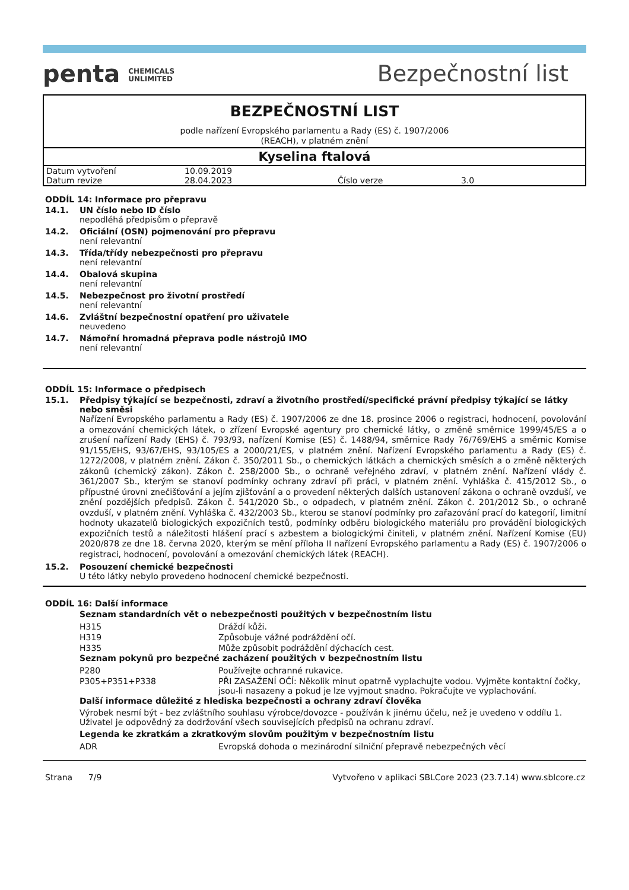penta CHEMICALS
UNLIMITED
Bezpečnostní list
BEZPEČNOSTNÍ LIST
podle nařízení Evropského parlamentu a Rady (ES) č. 1907/2006
(REACH), v platném znění
Kyselina ftalová
| Datum vytvoření | 10.09.2019 | | |
| Datum revize | 28.04.2023 | Číslo verze | 3.0 |
ODDÍL 14: Informace pro přepravu
14.1. UN číslo nebo ID číslo
nepodléhá předpisům o přepravě
14.2. Oficiální (OSN) pojmenování pro přepravu
není relevantní
14.3. Třída/třídy nebezpečnosti pro přepravu
není relevantní
14.4. Obalová skupina
není relevantní
14.5. Nebezpečnost pro životní prostředí
není relevantní
14.6. Zvláštní bezpečnostní opatření pro uživatele
neuvedeno
14.7. Námořní hromadná přeprava podle nástrojů IMO
není relevantní
ODDÍL 15: Informace o předpisech
15.1. Předpisy týkající se bezpečnosti, zdraví a životního prostředí/specifické právní předpisy týkající se látky nebo směsi
Nařízení Evropského parlamentu a Rady (ES) č. 1907/2006 ze dne 18. prosince 2006 o registraci, hodnocení, povolování a omezování chemických látek, o zřízení Evropské agentury pro chemické látky, o změně směrnice 1999/45/ES a o zrušení nařízení Rady (EHS) č. 793/93, nařízení Komise (ES) č. 1488/94, směrnice Rady 76/769/EHS a směrnic Komise 91/155/EHS, 93/67/EHS, 93/105/ES a 2000/21/ES, v platném znění. Nařízení Evropského parlamentu a Rady (ES) č. 1272/2008, v platném znění. Zákon č. 350/2011 Sb., o chemických látkách a chemických směsích a o změně některých zákonů (chemický zákon). Zákon č. 258/2000 Sb., o ochraně veřejného zdraví, v platném znění. Nařízení vlády č. 361/2007 Sb., kterým se stanoví podmínky ochrany zdraví při práci, v platném znění. Vyhláška č. 415/2012 Sb., o přípustné úrovni znečišťování a jejím zjišťování a o provedení některých dalších ustanovení zákona o ochraně ovzduší, ve znění pozdějších předpisů. Zákon č. 541/2020 Sb., o odpadech, v platném znění. Zákon č. 201/2012 Sb., o ochraně ovzduší, v platném znění. Vyhláška č. 432/2003 Sb., kterou se stanoví podmínky pro zařazování prací do kategorií, limitní hodnoty ukazatelů biologických expozičních testů, podmínky odběru biologického materiálu pro provádění biologických expozičních testů a náležitosti hlášení prací s azbestem a biologickými činiteli, v platném znění. Nařízení Komise (EU) 2020/878 ze dne 18. června 2020, kterým se mění příloha II nařízení Evropského parlamentu a Rady (ES) č. 1907/2006 o registraci, hodnocení, povolování a omezování chemických látek (REACH).
15.2. Posouzení chemické bezpečnosti
U této látky nebylo provedeno hodnocení chemické bezpečnosti.
ODDÍL 16: Další informace
Seznam standardních vět o nebezpečnosti použitých v bezpečnostním listu
| H315 | Dráždí kůži. |
| H319 | Způsobuje vážné podráždění očí. |
| H335 | Může způsobit podráždění dýchacích cest. |
Seznam pokynů pro bezpečné zacházení použitých v bezpečnostním listu
| P280 | Používejte ochranné rukavice. |
| P305+P351+P338 | PŘI ZASAŽENÍ OČÍ: Několik minut opatrně vyplachujte vodou. Vyjměte kontaktní čočky, jsou-li nasazeny a pokud je lze vyjmout snadno. Pokračujte ve vyplachování. |
Další informace důležité z hlediska bezpečnosti a ochrany zdraví člověka
Výrobek nesmí být - bez zvláštního souhlasu výrobce/dovozce - používán k jinému účelu, než je uvedeno v oddílu 1. Uživatel je odpovědný za dodržování všech souvisejících předpisů na ochranu zdraví.
Legenda ke zkratkám a zkratkovým slovům použitým v bezpečnostním listu
| ADR | Evropská dohoda o mezinárodní silniční přepravě nebezpečných věcí |
Strana 7/9 Vytvořeno v aplikaci SBLCore 2023 (23.7.14) www.sblcore.cz